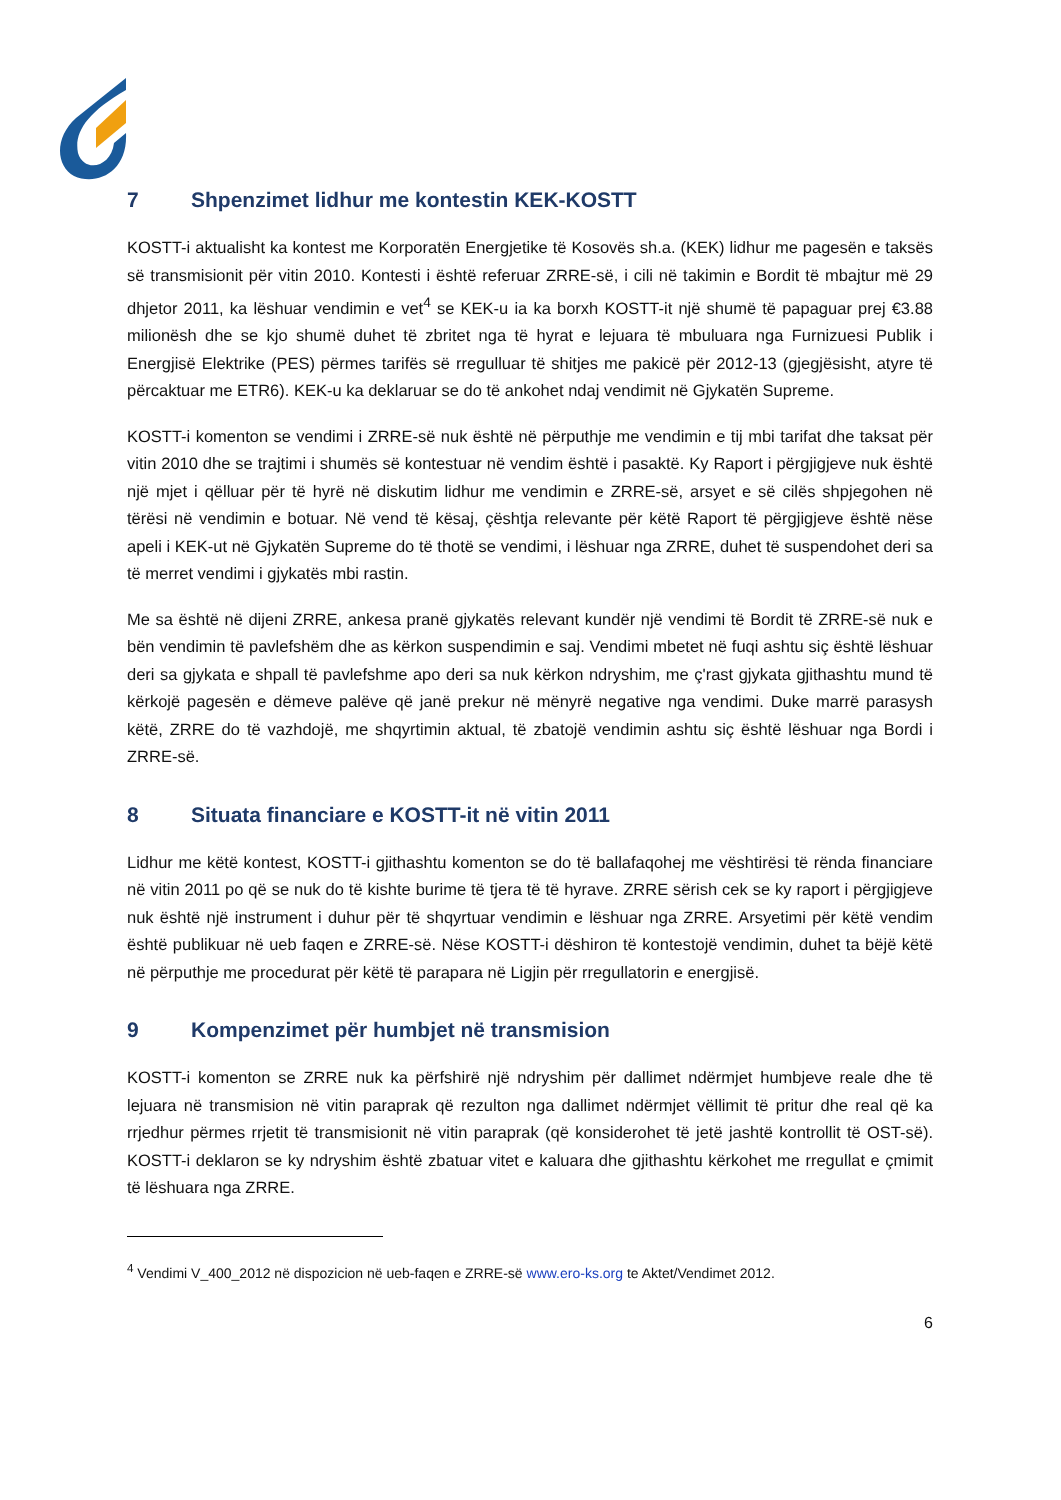7 Shpenzimet lidhur me kontestin KEK-KOSTT
KOSTT-i aktualisht ka kontest me Korporatën Energjetike të Kosovës sh.a. (KEK) lidhur me pagesën e taksës së transmisionit për vitin 2010. Kontesti i është referuar ZRRE-së, i cili në takimin e Bordit të mbajtur më 29 dhjetor 2011, ka lëshuar vendimin e vet<sup>4</sup> se KEK-u ia ka borxh KOSTT-it një shumë të papaguar prej €3.88 milionësh dhe se kjo shumë duhet të zbritet nga të hyrat e lejuara të mbuluara nga Furnizuesi Publik i Energjisë Elektrike (PES) përmes tarifës së rregulluar të shitjes me pakicë për 2012-13 (gjegjësisht, atyre të përcaktuar me ETR6). KEK-u ka deklaruar se do të ankohet ndaj vendimit në Gjykatën Supreme.
KOSTT-i komenton se vendimi i ZRRE-së nuk është në përputhje me vendimin e tij mbi tarifat dhe taksat për vitin 2010 dhe se trajtimi i shumës së kontestuar në vendim është i pasaktë. Ky Raport i përgjigjeve nuk është një mjet i qëlluar për të hyrë në diskutim lidhur me vendimin e ZRRE-së, arsyet e së cilës shpjegohen në tërësi në vendimin e botuar. Në vend të kësaj, çështja relevante për këtë Raport të përgjigjeve është nëse apeli i KEK-ut në Gjykatën Supreme do të thotë se vendimi, i lëshuar nga ZRRE, duhet të suspendohet deri sa të merret vendimi i gjykatës mbi rastin.
Me sa është në dijeni ZRRE, ankesa pranë gjykatës relevant kundër një vendimi të Bordit të ZRRE-së nuk e bën vendimin të pavlefshëm dhe as kërkon suspendimin e saj. Vendimi mbetet në fuqi ashtu siç është lëshuar deri sa gjykata e shpall të pavlefshme apo deri sa nuk kërkon ndryshim, me ç'rast gjykata gjithashtu mund të kërkojë pagesën e dëmeve palëve që janë prekur në mënyrë negative nga vendimi. Duke marrë parasysh këtë, ZRRE do të vazhdojë, me shqyrtimin aktual, të zbatojë vendimin ashtu siç është lëshuar nga Bordi i ZRRE-së.
8 Situata financiare e KOSTT-it në vitin 2011
Lidhur me këtë kontest, KOSTT-i gjithashtu komenton se do të ballafaqohej me vështirësi të rënda financiare në vitin 2011 po që se nuk do të kishte burime të tjera të të hyrave. ZRRE sërish cek se ky raport i përgjigjeve nuk është një instrument i duhur për të shqyrtuar vendimin e lëshuar nga ZRRE. Arsyetimi për këtë vendim është publikuar në ueb faqen e ZRRE-së. Nëse KOSTT-i dëshiron të kontestojë vendimin, duhet ta bëjë këtë në përputhje me procedurat për këtë të parapara në Ligjin për rregullatorin e energjisë.
9 Kompenzimet për humbjet në transmision
KOSTT-i komenton se ZRRE nuk ka përfshirë një ndryshim për dallimet ndërmjet humbjeve reale dhe të lejuara në transmision në vitin paraprak që rezulton nga dallimet ndërmjet vëllimit të pritur dhe real që ka rrjedhur përmes rrjetit të transmisionit në vitin paraprak (që konsiderohet të jetë jashtë kontrollit të OST-së). KOSTT-i deklaron se ky ndryshim është zbatuar vitet e kaluara dhe gjithashtu kërkohet me rregullat e çmimit të lëshuara nga ZRRE.
<sup>4</sup> Vendimi V_400_2012 në dispozicion në ueb-faqen e ZRRE-së www.ero-ks.org te Aktet/Vendimet 2012.
6